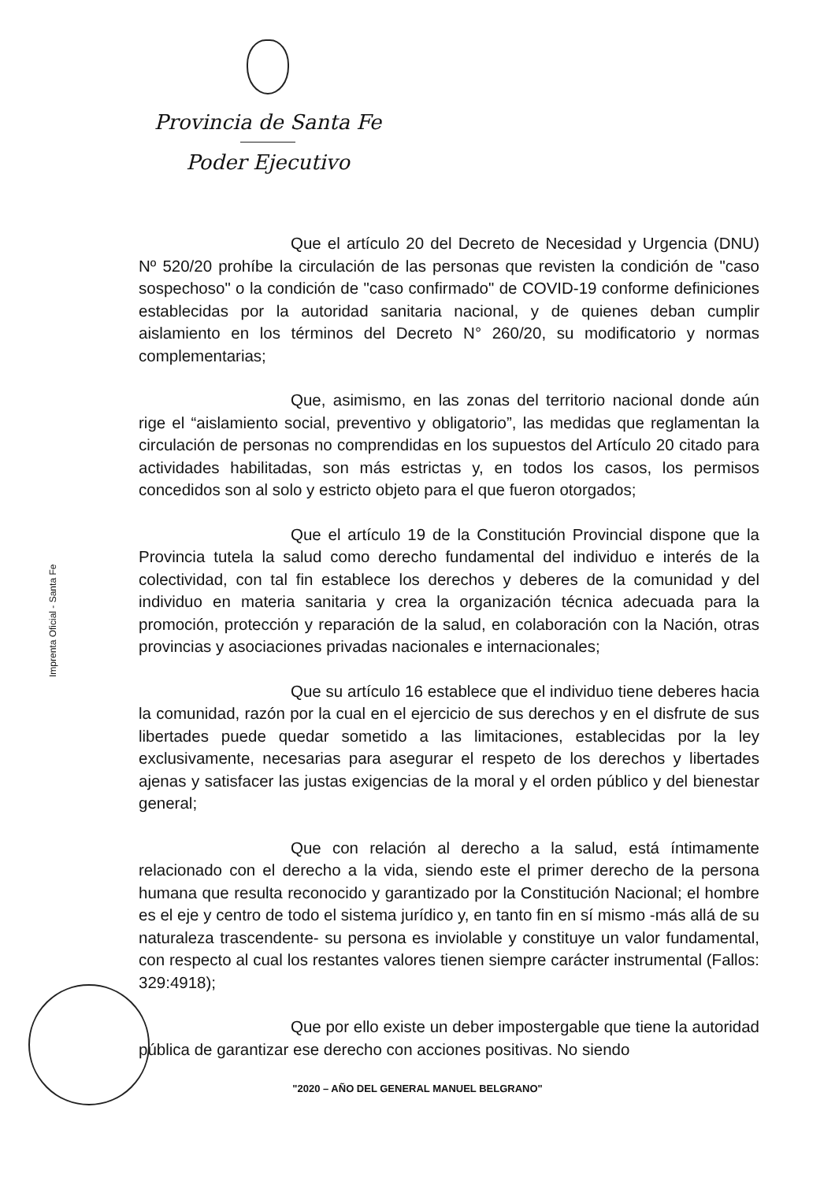Provincia de Santa Fe
Poder Ejecutivo
Imprenta Oficial - Santa Fe
Que el artículo 20 del Decreto de Necesidad y Urgencia (DNU) Nº 520/20 prohíbe la circulación de las personas que revisten la condición de "caso sospechoso" o la condición de "caso confirmado" de COVID-19 conforme definiciones establecidas por la autoridad sanitaria nacional, y de quienes deban cumplir aislamiento en los términos del Decreto N° 260/20, su modificatorio y normas complementarias;
Que, asimismo, en las zonas del territorio nacional donde aún rige el “aislamiento social, preventivo y obligatorio”, las medidas que reglamentan la circulación de personas no comprendidas en los supuestos del Artículo 20 citado para actividades habilitadas, son más estrictas y, en todos los casos, los permisos concedidos son al solo y estricto objeto para el que fueron otorgados;
Que el artículo 19 de la Constitución Provincial dispone que la Provincia tutela la salud como derecho fundamental del individuo e interés de la colectividad, con tal fin establece los derechos y deberes de la comunidad y del individuo en materia sanitaria y crea la organización técnica adecuada para la promoción, protección y reparación de la salud, en colaboración con la Nación, otras provincias y asociaciones privadas nacionales e internacionales;
Que su artículo 16 establece que el individuo tiene deberes hacia la comunidad, razón por la cual en el ejercicio de sus derechos y en el disfrute de sus libertades puede quedar sometido a las limitaciones, establecidas por la ley exclusivamente, necesarias para asegurar el respeto de los derechos y libertades ajenas y satisfacer las justas exigencias de la moral y el orden público y del bienestar general;
Que con relación al derecho a la salud, está íntimamente relacionado con el derecho a la vida, siendo este el primer derecho de la persona humana que resulta reconocido y garantizado por la Constitución Nacional; el hombre es el eje y centro de todo el sistema jurídico y, en tanto fin en sí mismo -más allá de su naturaleza trascendente- su persona es inviolable y constituye un valor fundamental, con respecto al cual los restantes valores tienen siempre carácter instrumental (Fallos: 329:4918);
Que por ello existe un deber impostergable que tiene la autoridad pública de garantizar ese derecho con acciones positivas. No siendo
"2020 – AÑO DEL GENERAL MANUEL BELGRANO"